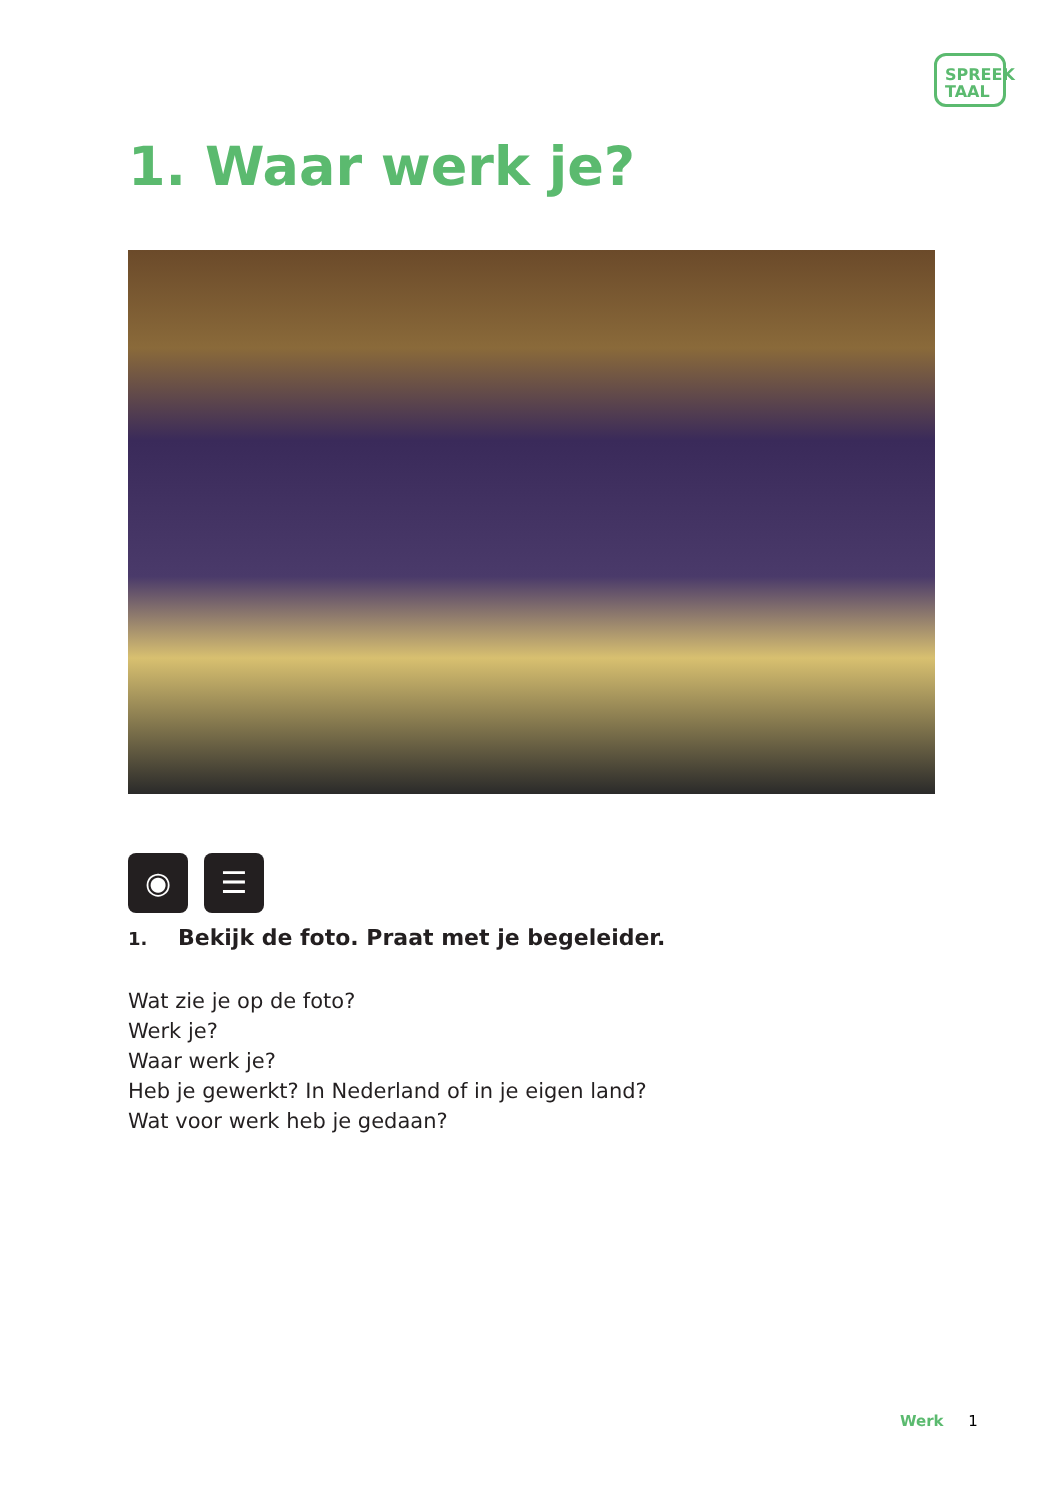SPREEK
TAAL
1. Waar werk je?
◉ ☰
1. Bekijk de foto. Praat met je begeleider.
Wat zie je op de foto?
Werk je?
Waar werk je?
Heb je gewerkt? In Nederland of in je eigen land?
Wat voor werk heb je gedaan?
Werk 1